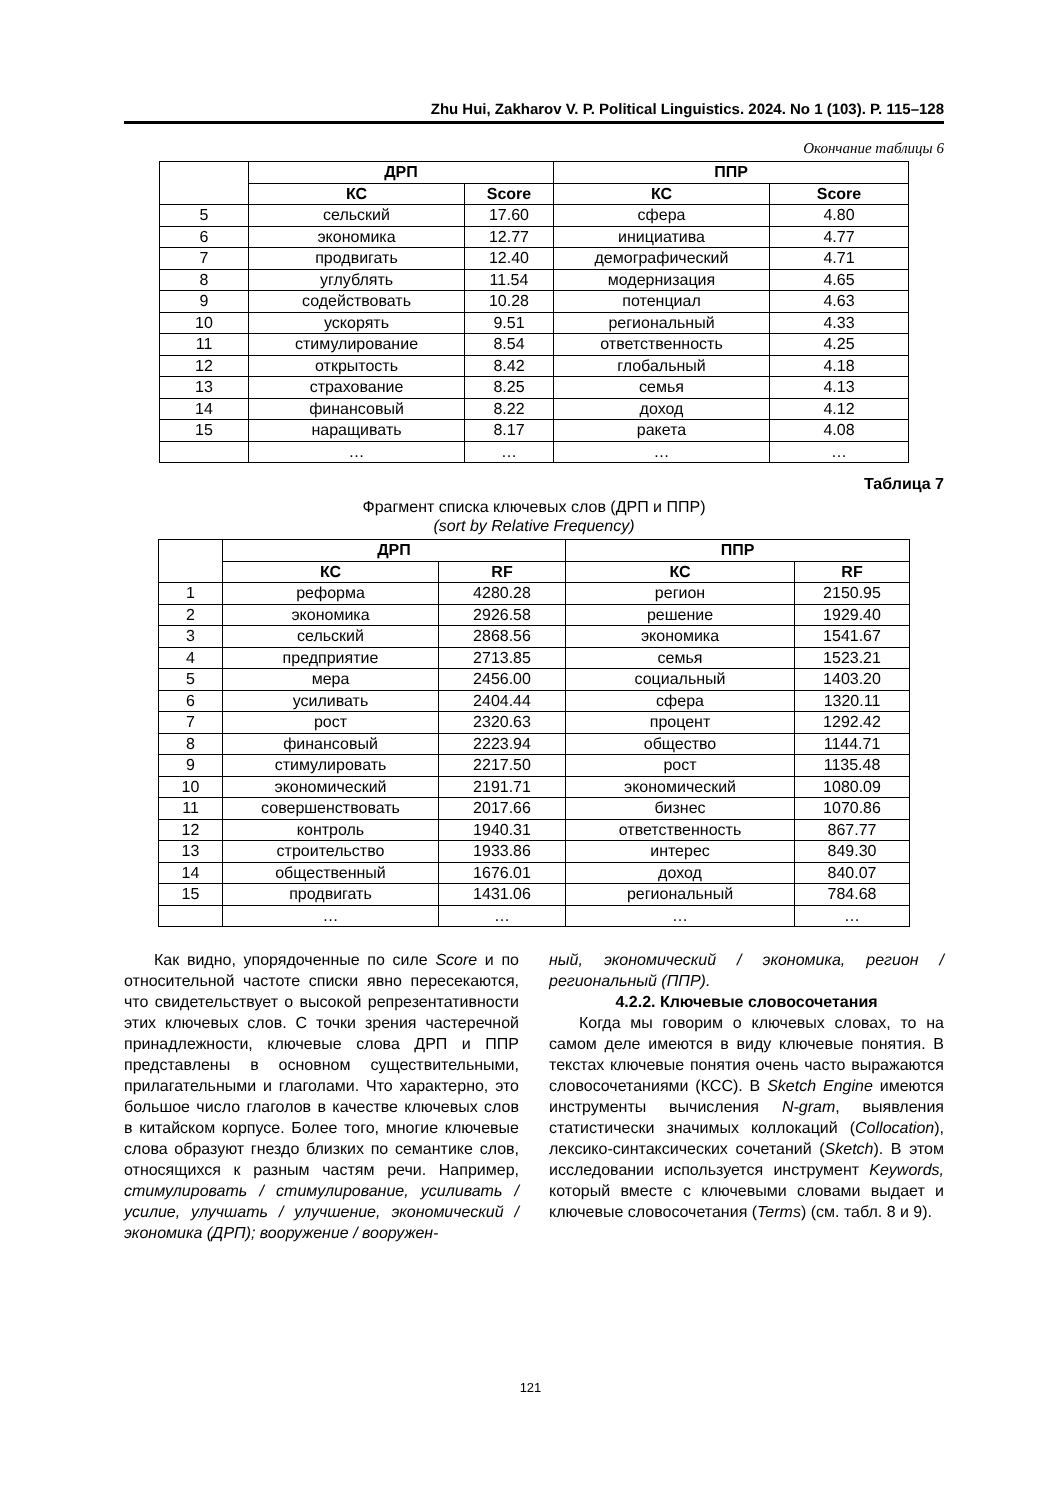Zhu Hui, Zakharov V. P. Political Linguistics. 2024. No 1 (103). P. 115–128
Окончание таблицы 6
| | ДРП | | ППР | |
| --- | --- | --- | --- | --- |
| | КС | Score | КС | Score |
| 5 | сельский | 17.60 | сфера | 4.80 |
| 6 | экономика | 12.77 | инициатива | 4.77 |
| 7 | продвигать | 12.40 | демографический | 4.71 |
| 8 | углублять | 11.54 | модернизация | 4.65 |
| 9 | содействовать | 10.28 | потенциал | 4.63 |
| 10 | ускорять | 9.51 | региональный | 4.33 |
| 11 | стимулирование | 8.54 | ответственность | 4.25 |
| 12 | открытость | 8.42 | глобальный | 4.18 |
| 13 | страхование | 8.25 | семья | 4.13 |
| 14 | финансовый | 8.22 | доход | 4.12 |
| 15 | наращивать | 8.17 | ракета | 4.08 |
| | … | … | … | … |
Таблица 7
Фрагмент списка ключевых слов (ДРП и ППР)
(sort by Relative Frequency)
| | ДРП | | ППР | |
| --- | --- | --- | --- | --- |
| | КС | RF | КС | RF |
| 1 | реформа | 4280.28 | регион | 2150.95 |
| 2 | экономика | 2926.58 | решение | 1929.40 |
| 3 | сельский | 2868.56 | экономика | 1541.67 |
| 4 | предприятие | 2713.85 | семья | 1523.21 |
| 5 | мера | 2456.00 | социальный | 1403.20 |
| 6 | усиливать | 2404.44 | сфера | 1320.11 |
| 7 | рост | 2320.63 | процент | 1292.42 |
| 8 | финансовый | 2223.94 | общество | 1144.71 |
| 9 | стимулировать | 2217.50 | рост | 1135.48 |
| 10 | экономический | 2191.71 | экономический | 1080.09 |
| 11 | совершенствовать | 2017.66 | бизнес | 1070.86 |
| 12 | контроль | 1940.31 | ответственность | 867.77 |
| 13 | строительство | 1933.86 | интерес | 849.30 |
| 14 | общественный | 1676.01 | доход | 840.07 |
| 15 | продвигать | 1431.06 | региональный | 784.68 |
| | … | … | … | … |
Как видно, упорядоченные по силе Score и по относительной частоте списки явно пересекаются, что свидетельствует о высокой репрезентативности этих ключевых слов. С точки зрения частеречной принадлежности, ключевые слова ДРП и ППР представлены в основном существительными, прилагательными и глаголами. Что характерно, это большое число глаголов в качестве ключевых слов в китайском корпусе. Более того, многие ключевые слова образуют гнездо близких по семантике слов, относящихся к разным частям речи. Например, стимулировать / стимулирование, усиливать / усилие, улучшать / улучшение, экономический / экономика (ДРП); вооружение / вооружен-
ный, экономический / экономика, регион / региональный (ППР).
4.2.2. Ключевые словосочетания
Когда мы говорим о ключевых словах, то на самом деле имеются в виду ключевые понятия. В текстах ключевые понятия очень часто выражаются словосочетаниями (КСС). В Sketch Engine имеются инструменты вычисления N-gram, выявления статистически значимых коллокаций (Collocation), лексико-синтаксических сочетаний (Sketch). В этом исследовании используется инструмент Keywords, который вместе с ключевыми словами выдает и ключевые словосочетания (Terms) (см. табл. 8 и 9).
121